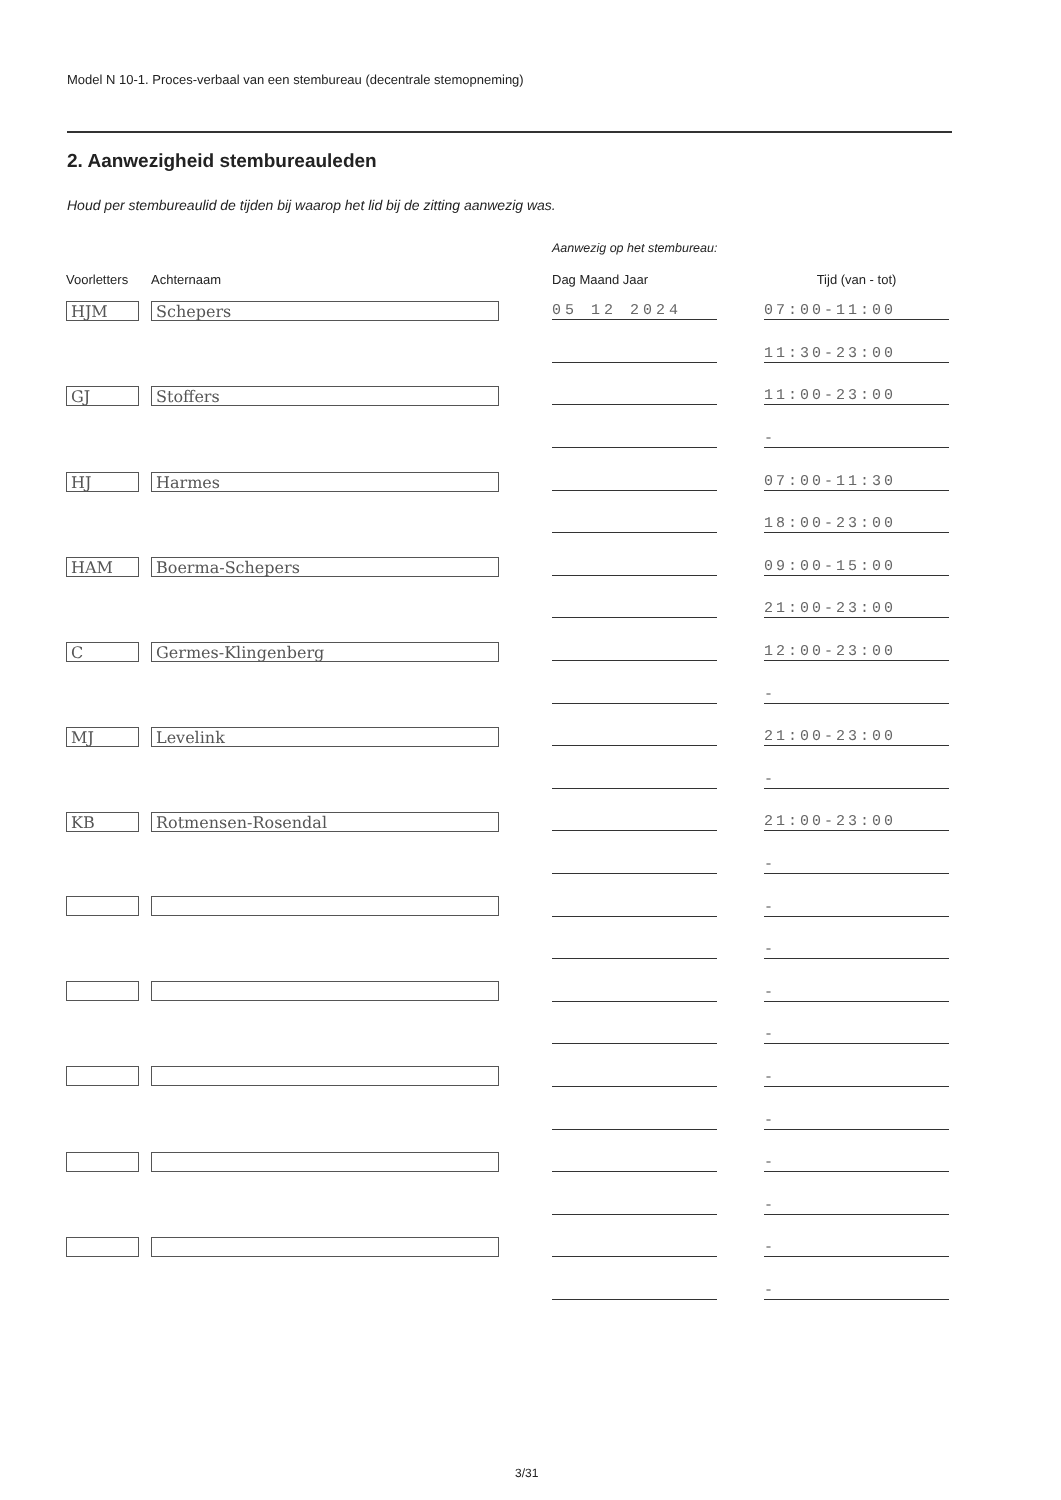Model N 10-1. Proces-verbaal van een stembureau (decentrale stemopneming)
2. Aanwezigheid stembureauleden
Houd per stembureaulid de tijden bij waarop het lid bij de zitting aanwezig was.
Aanwezig op het stembureau:
| Voorletters | Achternaam | Dag Maand Jaar | Tijd (van - tot) |
| --- | --- | --- | --- |
| HJM | Schepers | 05 12 2024 | 07:00-11:00 |
| | | | 11:30-23:00 |
| GJ | Stoffers | | 11:00-23:00 |
| | | | - |
| HJ | Harmes | | 07:00-11:30 |
| | | | 18:00-23:00 |
| HAM | Boerma-Schepers | | 09:00-15:00 |
| | | | 21:00-23:00 |
| C | Germes-Klingenberg | | 12:00-23:00 |
| | | | - |
| MJ | Levelink | | 21:00-23:00 |
| | | | - |
| KB | Rotmensen-Rosendal | | 21:00-23:00 |
| | | | - |
| | | | - |
| | | | - |
| | | | - |
| | | | - |
| | | | - |
| | | | - |
| | | | - |
| | | | - |
| | | | - |
| | | | - |
3/31